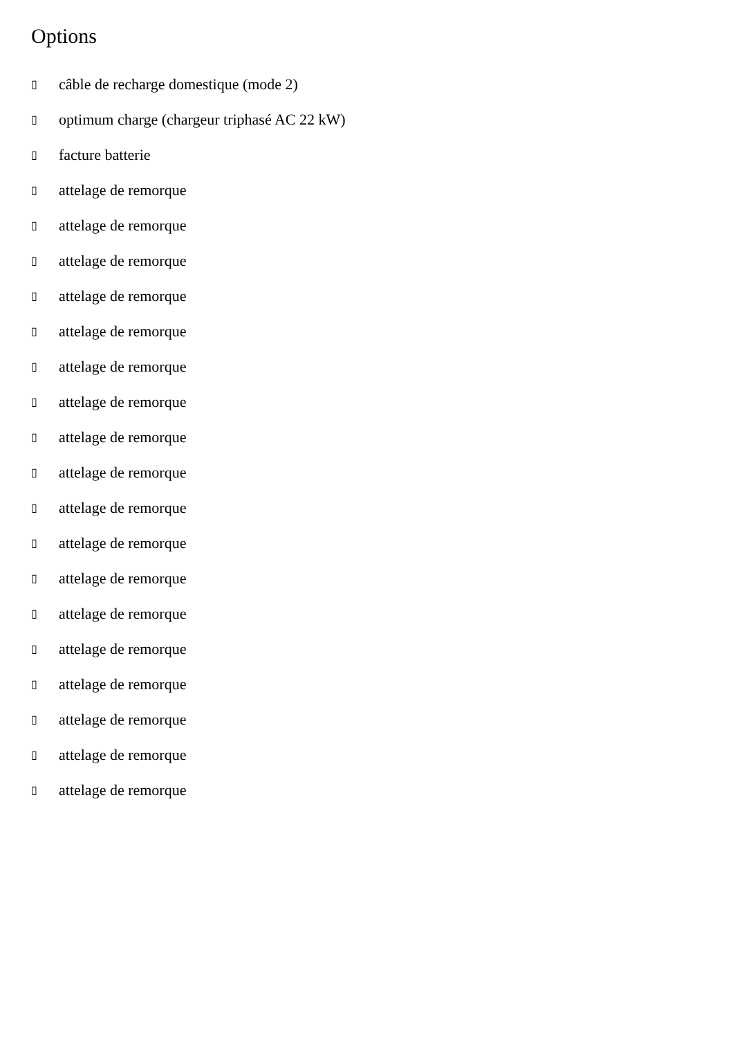Options
▯ câble de recharge domestique (mode 2)
▯ optimum charge (chargeur triphasé AC 22 kW)
▯ facture batterie
▯ attelage de remorque
▯ attelage de remorque
▯ attelage de remorque
▯ attelage de remorque
▯ attelage de remorque
▯ attelage de remorque
▯ attelage de remorque
▯ attelage de remorque
▯ attelage de remorque
▯ attelage de remorque
▯ attelage de remorque
▯ attelage de remorque
▯ attelage de remorque
▯ attelage de remorque
▯ attelage de remorque
▯ attelage de remorque
▯ attelage de remorque
▯ attelage de remorque